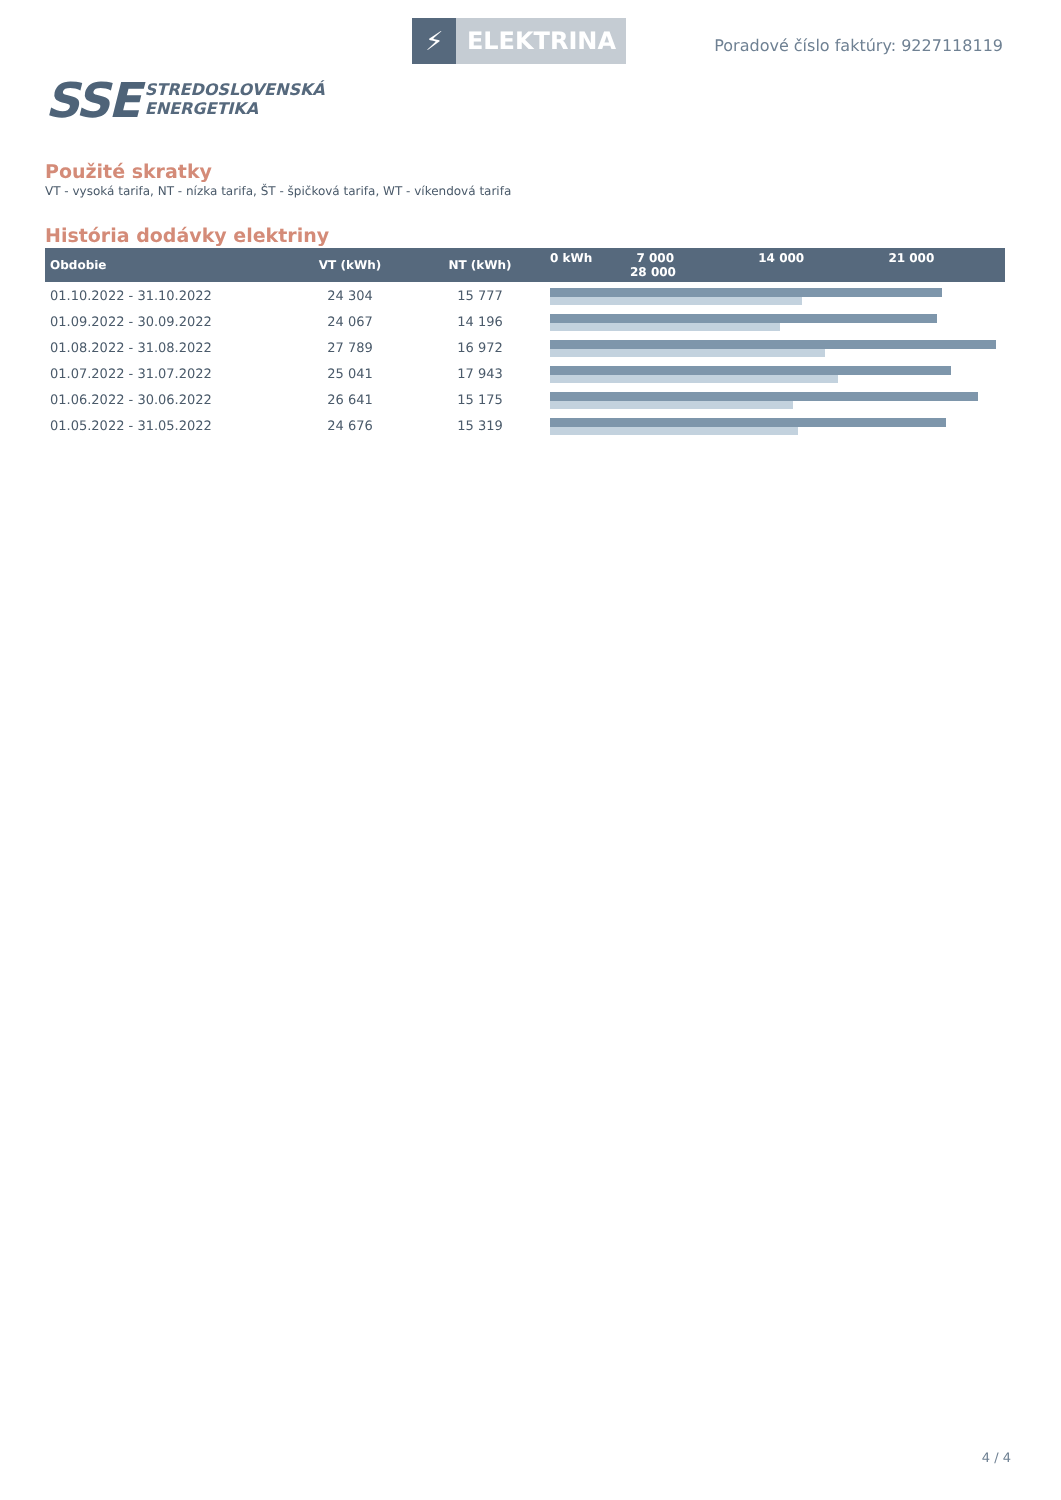SSE
STREDOSLOVENSKÁ
ENERGETIKA
⚡ ELEKTRINA
Poradové číslo faktúry: 9227118119
Použité skratky
VT - vysoká tarifa, NT - nízka tarifa, ŠT - špičková tarifa, WT - víkendová tarifa
História dodávky elektriny
| Obdobie | VT (kWh) | NT (kWh) | 0 kWh 7 000 14 000 21 000 28 000 |
| --- | --- | --- | --- |
| 01.10.2022 - 31.10.2022 | 24 304 | 15 777 | |
| 01.09.2022 - 30.09.2022 | 24 067 | 14 196 | |
| 01.08.2022 - 31.08.2022 | 27 789 | 16 972 | |
| 01.07.2022 - 31.07.2022 | 25 041 | 17 943 | |
| 01.06.2022 - 30.06.2022 | 26 641 | 15 175 | |
| 01.05.2022 - 31.05.2022 | 24 676 | 15 319 | |
4 / 4